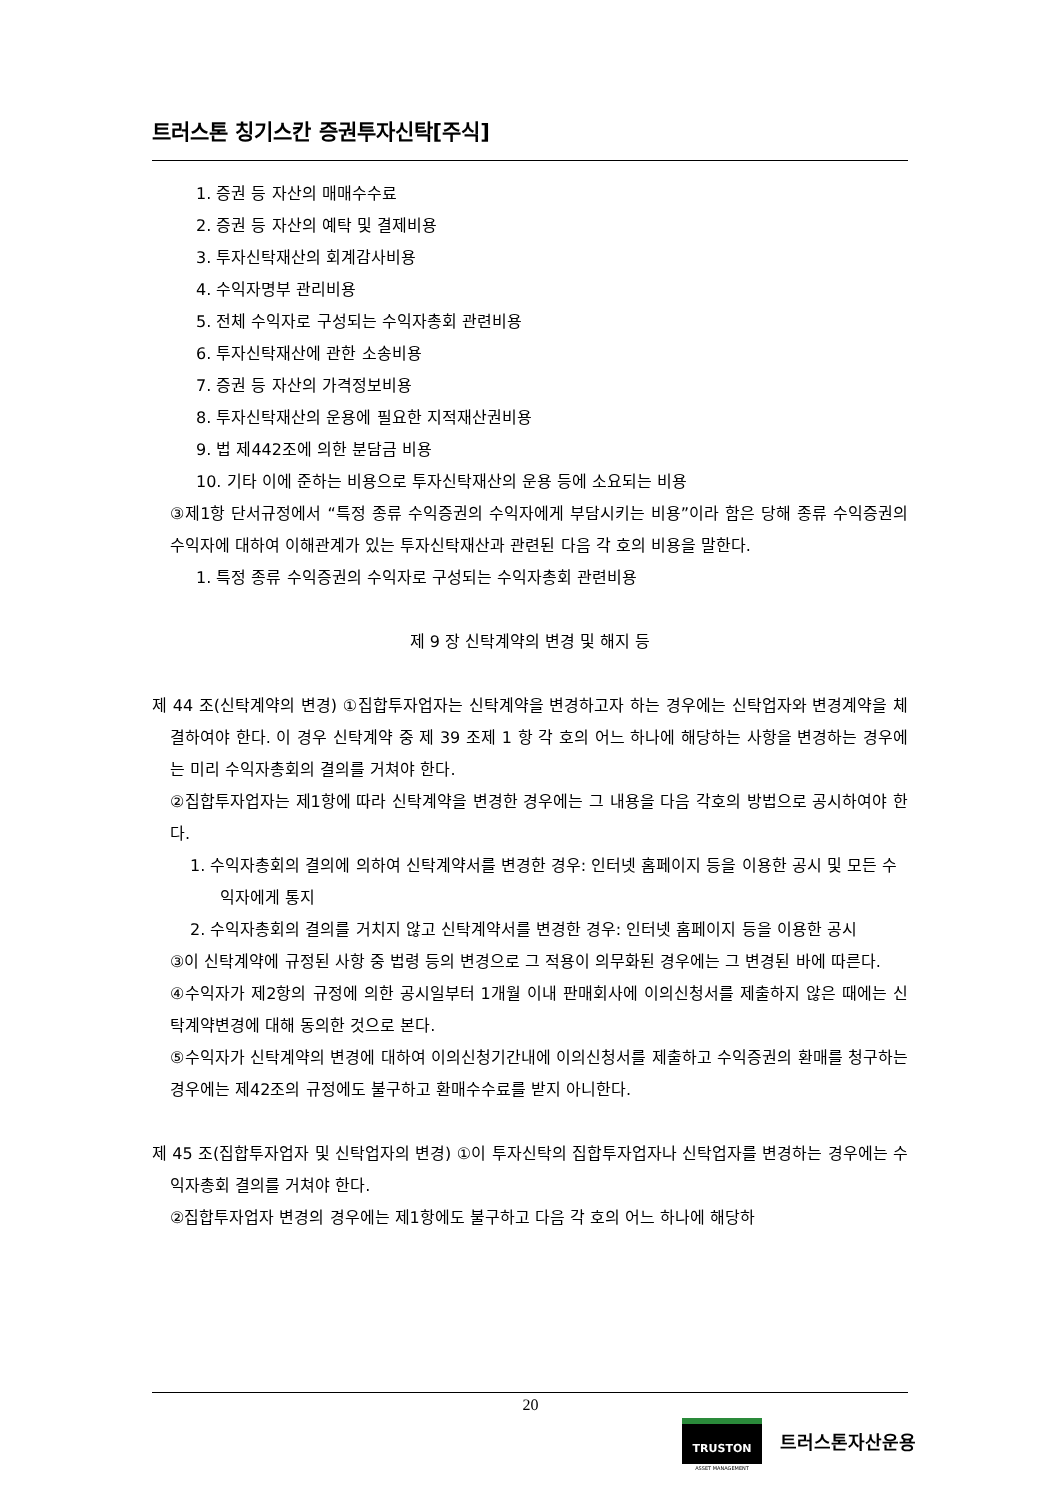트러스톤 칭기스칸 증권투자신탁[주식]
1. 증권 등 자산의 매매수수료
2. 증권 등 자산의 예탁 및 결제비용
3. 투자신탁재산의 회계감사비용
4. 수익자명부 관리비용
5. 전체 수익자로 구성되는 수익자총회 관련비용
6. 투자신탁재산에 관한 소송비용
7. 증권 등 자산의 가격정보비용
8. 투자신탁재산의 운용에 필요한 지적재산권비용
9. 법 제442조에 의한 분담금 비용
10. 기타 이에 준하는 비용으로 투자신탁재산의 운용 등에 소요되는 비용
③제1항 단서규정에서 “특정 종류 수익증권의 수익자에게 부담시키는 비용”이라 함은 당해 종류 수익증권의 수익자에 대하여 이해관계가 있는 투자신탁재산과 관련된 다음 각 호의 비용을 말한다.
1. 특정 종류 수익증권의 수익자로 구성되는 수익자총회 관련비용
제 9 장 신탁계약의 변경 및 해지 등
제 44 조(신탁계약의 변경) ①집합투자업자는 신탁계약을 변경하고자 하는 경우에는 신탁업자와 변경계약을 체결하여야 한다. 이 경우 신탁계약 중 제 39 조제 1 항 각 호의 어느 하나에 해당하는 사항을 변경하는 경우에는 미리 수익자총회의 결의를 거쳐야 한다.
②집합투자업자는 제1항에 따라 신탁계약을 변경한 경우에는 그 내용을 다음 각호의 방법으로 공시하여야 한다.
1. 수익자총회의 결의에 의하여 신탁계약서를 변경한 경우: 인터넷 홈페이지 등을 이용한 공시 및 모든 수익자에게 통지
2. 수익자총회의 결의를 거치지 않고 신탁계약서를 변경한 경우: 인터넷 홈페이지 등을 이용한 공시
③이 신탁계약에 규정된 사항 중 법령 등의 변경으로 그 적용이 의무화된 경우에는 그 변경된 바에 따른다.
④수익자가 제2항의 규정에 의한 공시일부터 1개월 이내 판매회사에 이의신청서를 제출하지 않은 때에는 신탁계약변경에 대해 동의한 것으로 본다.
⑤수익자가 신탁계약의 변경에 대하여 이의신청기간내에 이의신청서를 제출하고 수익증권의 환매를 청구하는 경우에는 제42조의 규정에도 불구하고 환매수수료를 받지 아니한다.
제 45 조(집합투자업자 및 신탁업자의 변경) ①이 투자신탁의 집합투자업자나 신탁업자를 변경하는 경우에는 수익자총회 결의를 거쳐야 한다.
②집합투자업자 변경의 경우에는 제1항에도 불구하고 다음 각 호의 어느 하나에 해당하
20
TRUSTON
ASSET MANAGEMENT
트러스톤자산운용